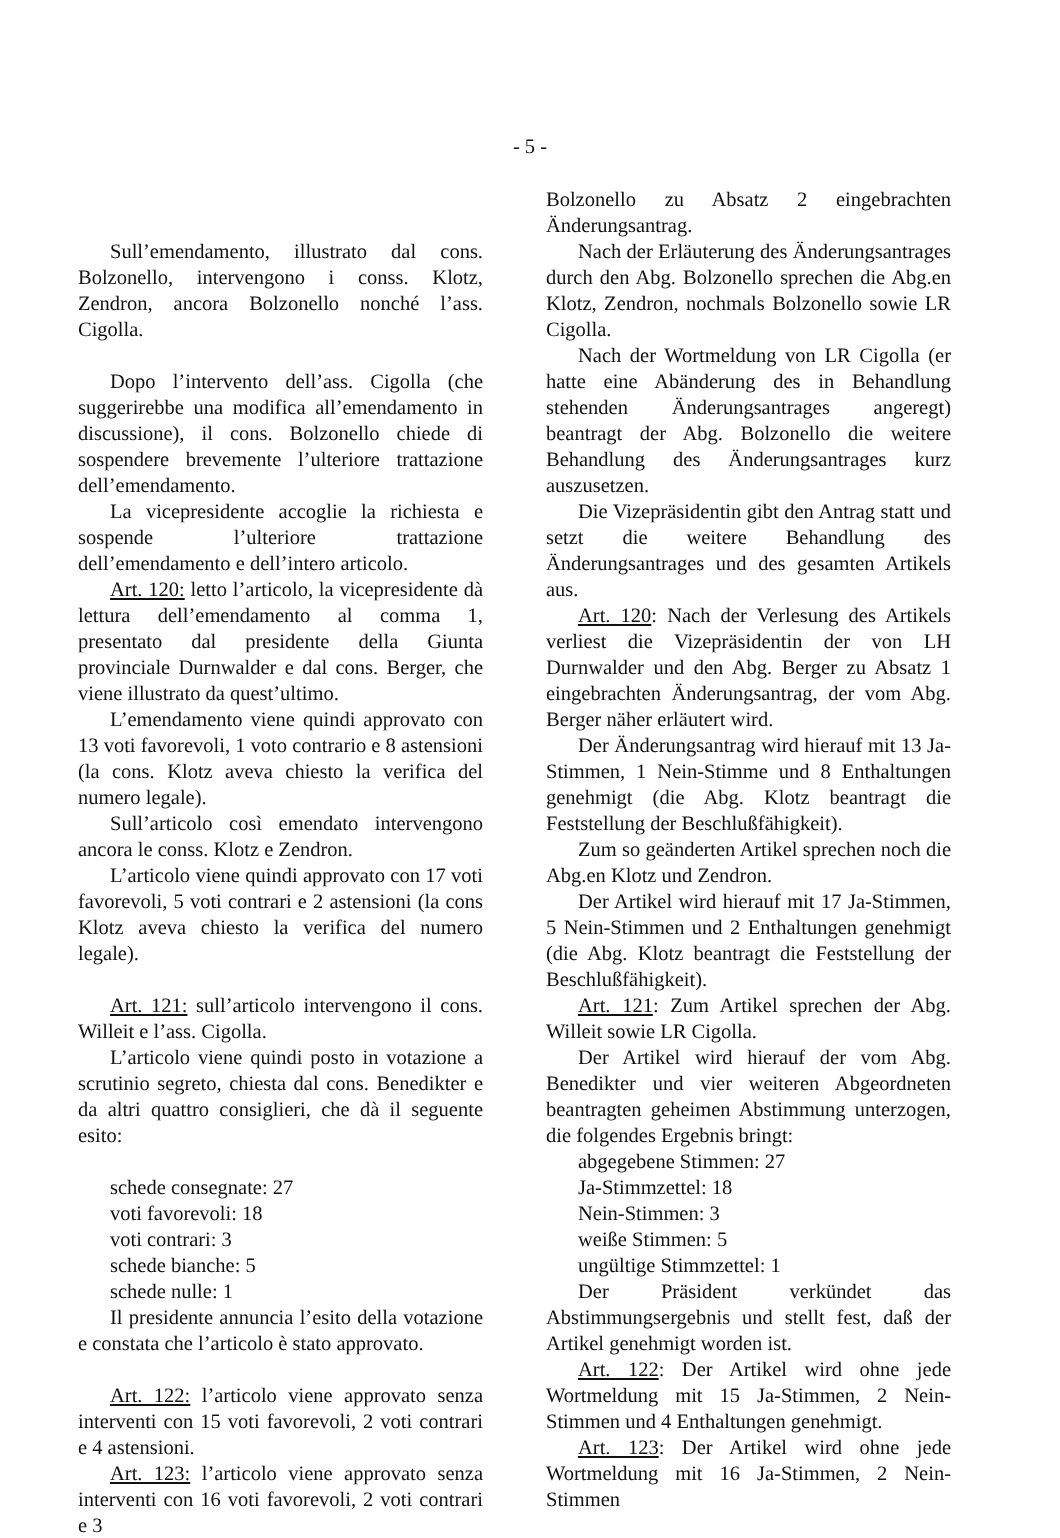- 5 -
Sull’emendamento, illustrato dal cons. Bolzonello, intervengono i conss. Klotz, Zendron, ancora Bolzonello nonché l’ass. Cigolla.
Dopo l’intervento dell’ass. Cigolla (che suggerirebbe una modifica all’emendamento in discussione), il cons. Bolzonello chiede di sospendere brevemente l’ulteriore trattazione dell’emendamento.
La vicepresidente accoglie la richiesta e sospende l’ulteriore trattazione dell’emendamento e dell’intero articolo.
Art. 120: letto l’articolo, la vicepresidente dà lettura dell’emendamento al comma 1, presentato dal presidente della Giunta provinciale Durnwalder e dal cons. Berger, che viene illustrato da quest’ultimo.
L’emendamento viene quindi approvato con 13 voti favorevoli, 1 voto contrario e 8 astensioni (la cons. Klotz aveva chiesto la verifica del numero legale).
Sull’articolo così emendato intervengono ancora le conss. Klotz e Zendron.
L’articolo viene quindi approvato con 17 voti favorevoli, 5 voti contrari e 2 astensioni (la cons Klotz aveva chiesto la verifica del numero legale).
Art. 121: sull’articolo intervengono il cons. Willeit e l’ass. Cigolla.
L’articolo viene quindi posto in votazione a scrutinio segreto, chiesta dal cons. Benedikter e da altri quattro consiglieri, che dà il seguente esito:
schede consegnate: 27
voti favorevoli: 18
voti contrari: 3
schede bianche: 5
schede nulle: 1
Il presidente annuncia l’esito della votazione e constata che l’articolo è stato approvato.
Art. 122: l’articolo viene approvato senza interventi con 15 voti favorevoli, 2 voti contrari e 4 astensioni.
Art. 123: l’articolo viene approvato senza interventi con 16 voti favorevoli, 2 voti contrari e 3
Bolzonello zu Absatz 2 eingebrachten Änderungsantrag.
Nach der Erläuterung des Änderungsantrages durch den Abg. Bolzonello sprechen die Abg.en Klotz, Zendron, nochmals Bolzonello sowie LR Cigolla.
Nach der Wortmeldung von LR Cigolla (er hatte eine Abänderung des in Behandlung stehenden Änderungsantrages angeregt) beantragt der Abg. Bolzonello die weitere Behandlung des Änderungsantrages kurz auszusetzen.
Die Vizepräsidentin gibt den Antrag statt und setzt die weitere Behandlung des Änderungsantrages und des gesamten Artikels aus.
Art. 120: Nach der Verlesung des Artikels verliest die Vizepräsidentin der von LH Durnwalder und den Abg. Berger zu Absatz 1 eingebrachten Änderungsantrag, der vom Abg. Berger näher erläutert wird.
Der Änderungsantrag wird hierauf mit 13 Ja-Stimmen, 1 Nein-Stimme und 8 Enthaltungen genehmigt (die Abg. Klotz beantragt die Feststellung der Beschlußfähigkeit).
Zum so geänderten Artikel sprechen noch die Abg.en Klotz und Zendron.
Der Artikel wird hierauf mit 17 Ja-Stimmen, 5 Nein-Stimmen und 2 Enthaltungen genehmigt (die Abg. Klotz beantragt die Feststellung der Beschlußfähigkeit).
Art. 121: Zum Artikel sprechen der Abg. Willeit sowie LR Cigolla.
Der Artikel wird hierauf der vom Abg. Benedikter und vier weiteren Abgeordneten beantragten geheimen Abstimmung unterzogen, die folgendes Ergebnis bringt:
abgegebene Stimmen: 27
Ja-Stimmzettel: 18
Nein-Stimmen: 3
weiße Stimmen: 5
ungültige Stimmzettel: 1
Der Präsident verkündet das Abstimmungsergebnis und stellt fest, daß der Artikel genehmigt worden ist.
Art. 122: Der Artikel wird ohne jede Wortmeldung mit 15 Ja-Stimmen, 2 Nein-Stimmen und 4 Enthaltungen genehmigt.
Art. 123: Der Artikel wird ohne jede Wortmeldung mit 16 Ja-Stimmen, 2 Nein-Stimmen